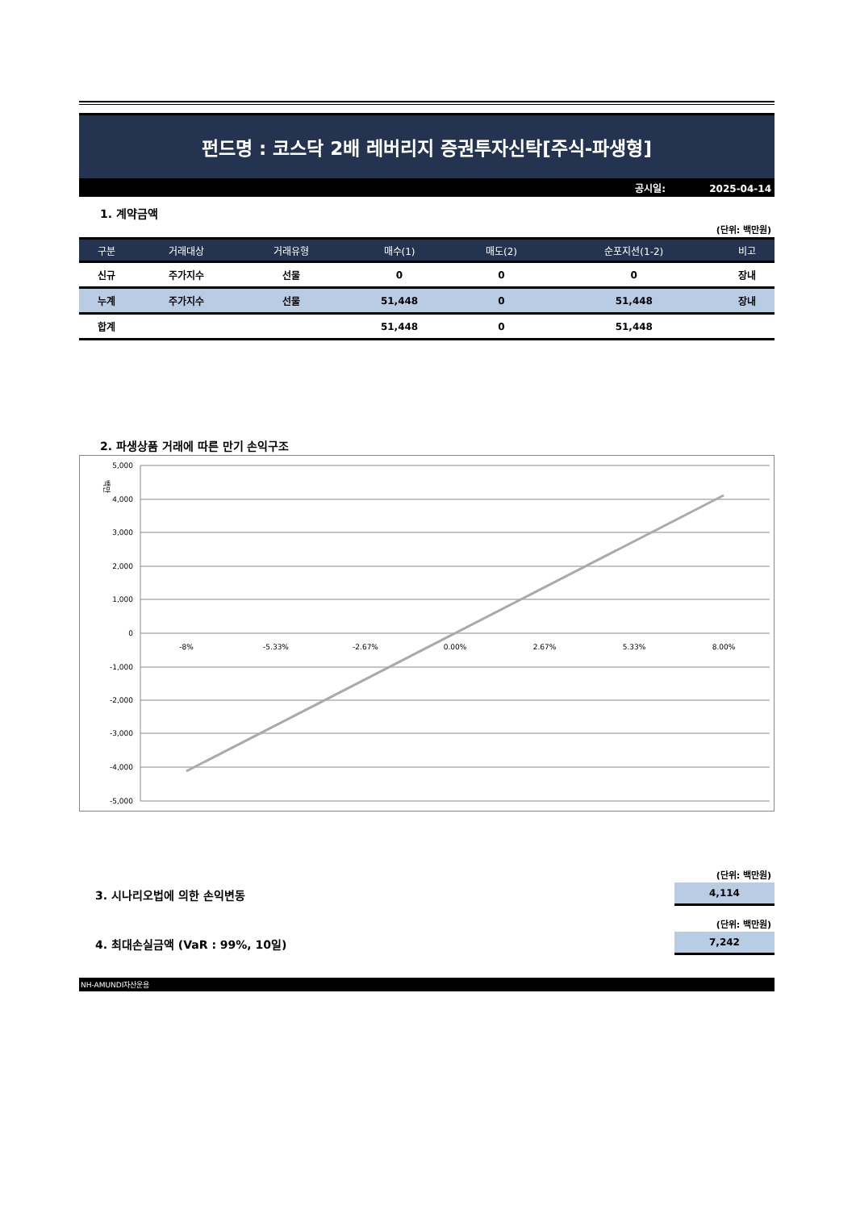펀드명 : 코스닥 2배 레버리지 증권투자신탁[주식-파생형]
공시일: 2025-04-14
1. 계약금액
(단위: 백만원)
| 구분 | 거래대상 | 거래유형 | 매수(1) | 매도(2) | 순포지션(1-2) | 비고 |
| --- | --- | --- | --- | --- | --- | --- |
| 신규 | 주가지수 | 선물 | 0 | 0 | 0 | 장내 |
| 누계 | 주가지수 | 선물 | 51,448 | 0 | 51,448 | 장내 |
| 합계 | | | 51,448 | 0 | 51,448 | |
2. 파생상품 거래에 따른 만기 손익구조
백만
5,000
4,000
3,000
2,000
1,000
0
-1,000
-2,000
-3,000
-4,000
-5,000
-8%
-5.33%
-2.67%
0.00%
2.67%
5.33%
8.00%
(단위: 백만원)
3. 시나리오법에 의한 손익변동
4,114
(단위: 백만원)
4. 최대손실금액 (VaR : 99%, 10일)
7,242
NH-AMUNDI자산운용